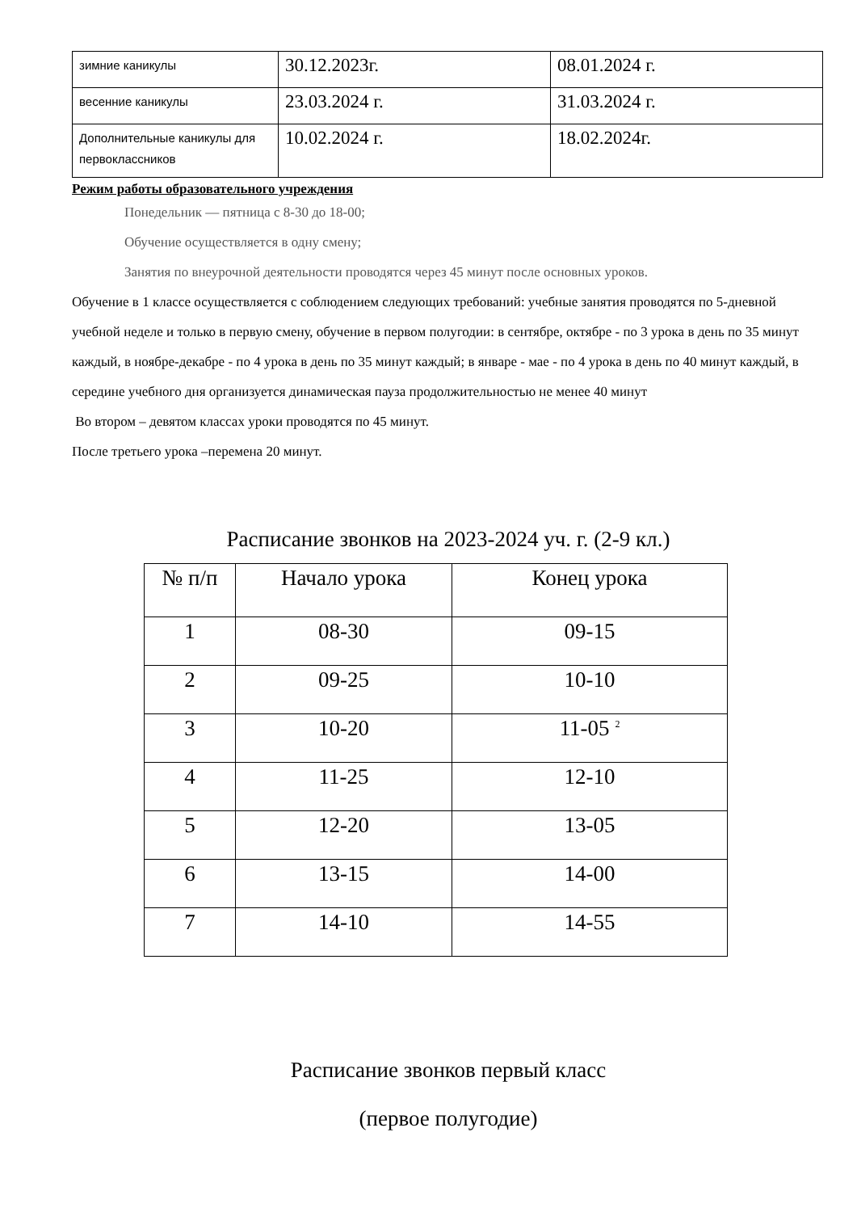| зимние каникулы | 30.12.2023г. | 08.01.2024 г. |
| весенние каникулы | 23.03.2024 г. | 31.03.2024 г. |
| Дополнительные каникулы для первоклассников | 10.02.2024 г. | 18.02.2024г. |
Режим работы образовательного учреждения
Понедельник — пятница с 8-30 до 18-00;
Обучение осуществляется в одну смену;
Занятия по внеурочной деятельности проводятся через 45 минут после основных уроков.
Обучение в 1 классе осуществляется с соблюдением следующих требований: учебные занятия проводятся по 5-дневной учебной неделе и только в первую смену, обучение в первом полугодии: в сентябре, октябре - по 3 урока в день по 35 минут каждый, в ноябре-декабре - по 4 урока в день по 35 минут каждый; в январе - мае - по 4 урока в день по 40 минут каждый, в середине учебного дня организуется динамическая пауза продолжительностью не менее 40 минут
Во втором – девятом классах уроки проводятся по 45 минут.
После третьего урока –перемена 20 минут.
Расписание звонков на 2023-2024 уч. г. (2-9 кл.)
| № п/п | Начало урока | Конец урока |
| --- | --- | --- |
| 1 | 08-30 | 09-15 |
| 2 | 09-25 | 10-10 |
| 3 | 10-20 | 11-05 <sup>2</sup> |
| 4 | 11-25 | 12-10 |
| 5 | 12-20 | 13-05 |
| 6 | 13-15 | 14-00 |
| 7 | 14-10 | 14-55 |
Расписание звонков первый класс
(первое полугодие)